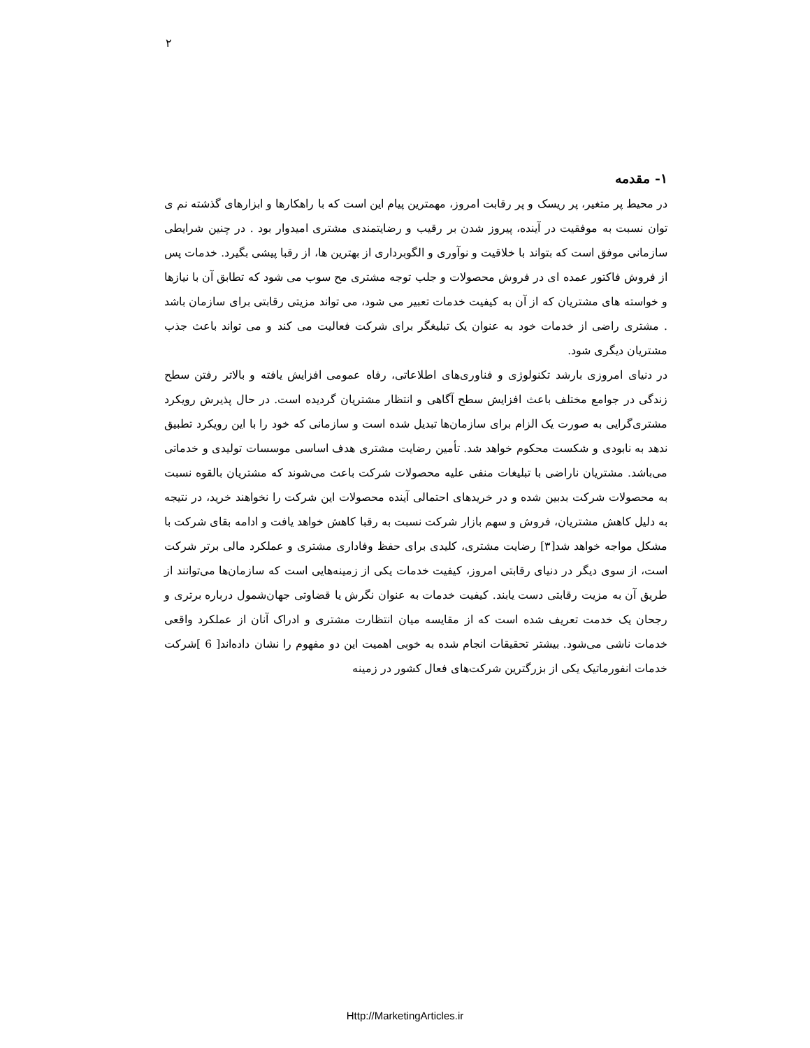۲
۱- مقدمه
در محیط پر متغیر، پر ریسک و پر رقابت امروز، مهمترین پیام این است که با راهکارها و ابزارهای گذشته نم ی توان نسبت به موفقیت در آینده، پیروز شدن بر رقیب و رضایتمندی مشتری امیدوار بود . در چنین شرایطی سازمانی موفق است که بتواند با خلاقیت و نوآوری و الگوبرداری از بهترین ها، از رقبا پیشی بگیرد. خدمات پس از فروش فاکتور عمده ای در فروش محصولات و جلب توجه مشتری مح سوب می شود که تطابق آن با نیازها و خواسته های مشتریان که از آن به کیفیت خدمات تعبیر می شود، می تواند مزیتی رقابتی برای سازمان باشد . مشتری راضی از خدمات خود به عنوان یک تبلیغگر برای شرکت فعالیت می کند و می تواند باعث جذب مشتریان دیگری شود.
در دنیای امروزی با‌رشد تکنولوژی و فناوری‌های اطلاعاتی، رفاه عمومی افزایش یافته و بالاتر رفتن سطح زندگی در جوامع مختلف باعث افزایش سطح آگاهی و انتظار مشتریان گردیده است. در حال پذیرش رویکرد مشتری‌گرایی به صورت یک الزام برای سازمان‌ها تبدیل شده است و سازمانی که خود را با این رویکرد تطبیق ندهد به نابودی و شکست محکوم خواهد شد. تأمین رضایت مشتری هدف اساسی موسسات تولیدی و خدماتی می‌باشد. مشتریان ناراضی با تبلیغات منفی علیه محصولات شرکت باعث می‌شوند که مشتریان بالقوه نسبت به محصولات شرکت بدبین شده و در خریدهای احتمالی آینده محصولات این شرکت را نخواهند خرید، در نتیجه به دلیل کاهش مشتریان، فروش و سهم بازار شرکت نسبت به رقبا کاهش خواهد یافت و ادامه بقای شرکت با مشکل مواجه خواهد شد[۳] رضایت مشتری، کلیدی برای حفظ وفاداری مشتری و عملکرد مالی برتر شرکت است، از سوی دیگر در دنیای رقابتی امروز، کیفیت خدمات یکی از زمینه‌هایی است که سازمان‌ها می‌توانند از طریق آن به مزیت رقابتی دست یابند. کیفیت خدمات به عنوان نگرش یا قضاوتی جهان‌شمول درباره برتری و رجحان یک خدمت تعریف شده است که از مقایسه میان انتظارت مشتری و ادراک آنان از عملکرد واقعی خدمات ناشی می‌شود. بیشتر تحقیقات انجام شده به خوبی اهمیت این دو مفهوم را نشان داده‌اند[ 6 ]شرکت خدمات انفورماتیک یکی از بزرگترین شرکت‌های فعال کشور در زمینه
Http://MarketingArticles.ir